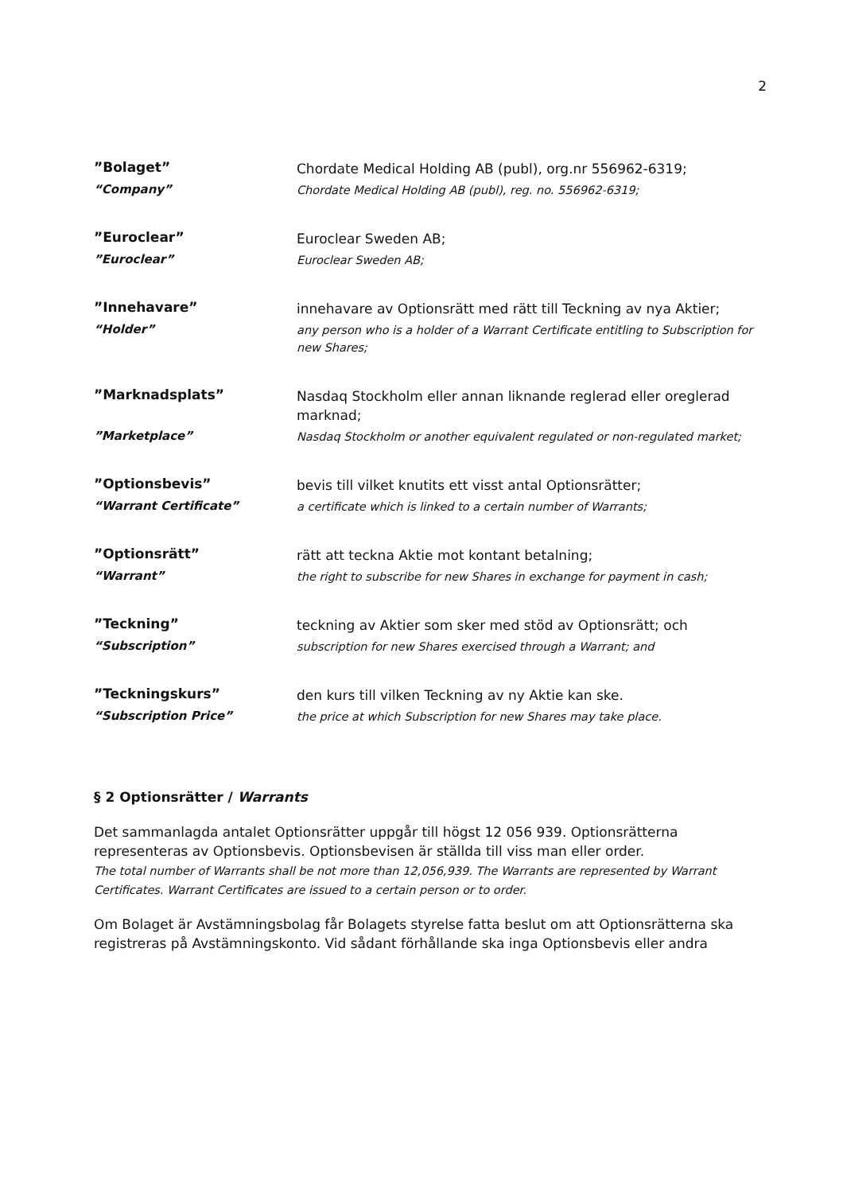2
”Bolaget”
“Company”
Chordate Medical Holding AB (publ), org.nr 556962-6319;
Chordate Medical Holding AB (publ), reg. no. 556962-6319;
”Euroclear”
”Euroclear”
Euroclear Sweden AB;
Euroclear Sweden AB;
”Innehavare”
“Holder”
innehavare av Optionsrätt med rätt till Teckning av nya Aktier;
any person who is a holder of a Warrant Certificate entitling to Subscription for new Shares;
”Marknadsplats”
”Marketplace”
Nasdaq Stockholm eller annan liknande reglerad eller oreglerad marknad;
Nasdaq Stockholm or another equivalent regulated or non-regulated market;
”Optionsbevis”
“Warrant Certificate”
bevis till vilket knutits ett visst antal Optionsrätter;
a certificate which is linked to a certain number of Warrants;
”Optionsrätt”
“Warrant”
rätt att teckna Aktie mot kontant betalning;
the right to subscribe for new Shares in exchange for payment in cash;
”Teckning”
“Subscription”
teckning av Aktier som sker med stöd av Optionsrätt; och
subscription for new Shares exercised through a Warrant; and
”Teckningskurs”
“Subscription Price”
den kurs till vilken Teckning av ny Aktie kan ske.
the price at which Subscription for new Shares may take place.
§ 2 Optionsrätter / Warrants
Det sammanlagda antalet Optionsrätter uppgår till högst 12 056 939. Optionsrätterna representeras av Optionsbevis. Optionsbevisen är ställda till viss man eller order.
The total number of Warrants shall be not more than 12,056,939. The Warrants are represented by Warrant Certificates. Warrant Certificates are issued to a certain person or to order.
Om Bolaget är Avstämningsbolag får Bolagets styrelse fatta beslut om att Optionsrätterna ska registreras på Avstämningskonto. Vid sådant förhållande ska inga Optionsbevis eller andra